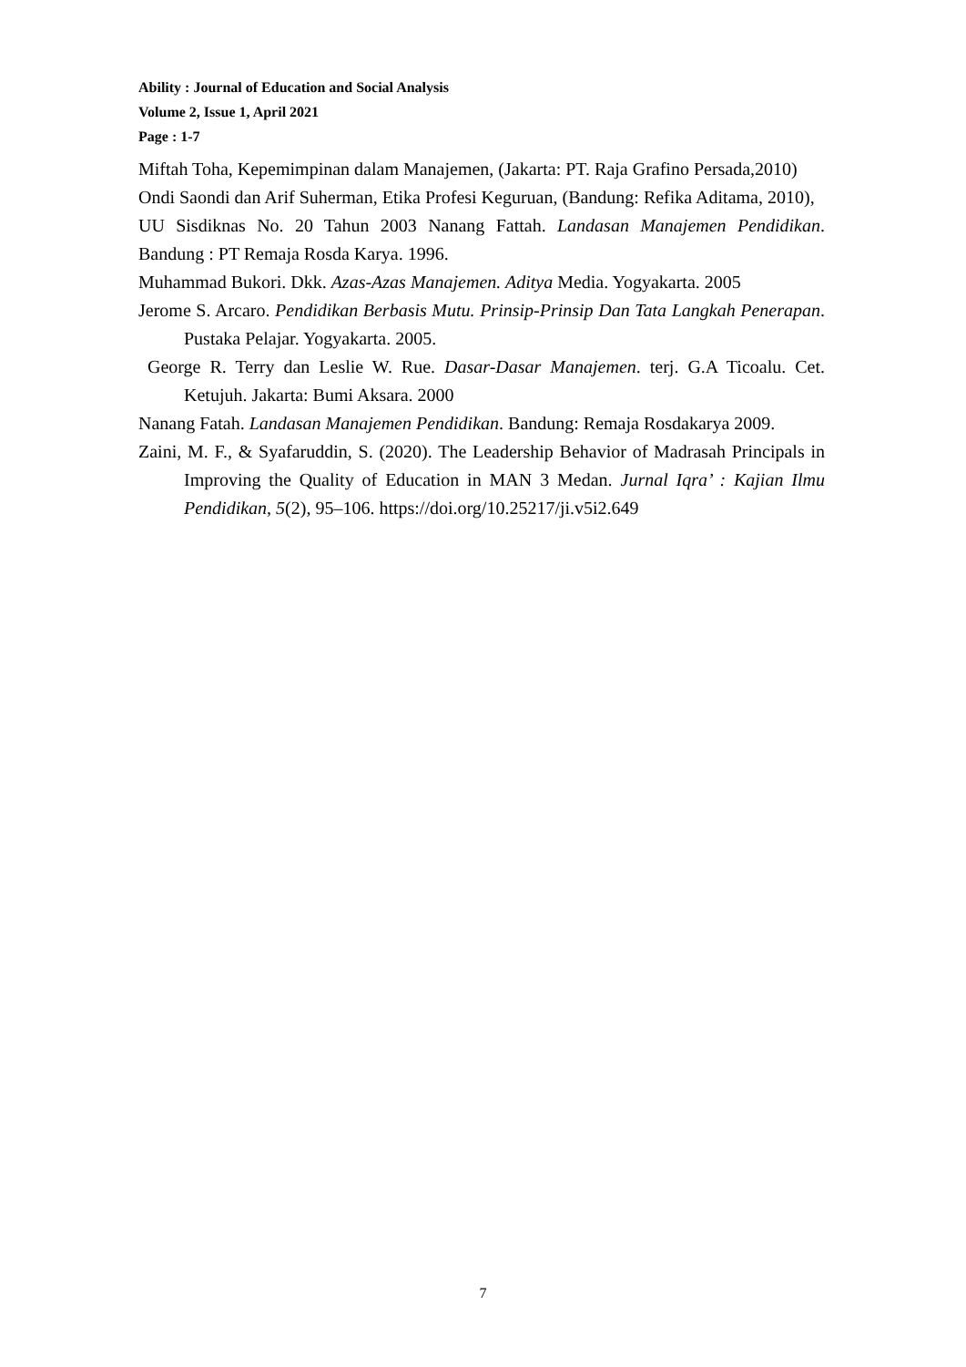Ability : Journal of Education and Social Analysis
Volume 2, Issue 1, April 2021
Page : 1-7
Miftah Toha, Kepemimpinan dalam Manajemen, (Jakarta: PT. Raja Grafino Persada,2010)
Ondi Saondi dan Arif Suherman, Etika Profesi Keguruan, (Bandung: Refika Aditama, 2010),
UU Sisdiknas No. 20 Tahun 2003 Nanang Fattah. Landasan Manajemen Pendidikan. Bandung : PT Remaja Rosda Karya. 1996.
Muhammad Bukori. Dkk. Azas-Azas Manajemen. Aditya Media. Yogyakarta. 2005
Jerome S. Arcaro. Pendidikan Berbasis Mutu. Prinsip-Prinsip Dan Tata Langkah Penerapan. Pustaka Pelajar. Yogyakarta. 2005.
George R. Terry dan Leslie W. Rue. Dasar-Dasar Manajemen. terj. G.A Ticoalu. Cet. Ketujuh. Jakarta: Bumi Aksara. 2000
Nanang Fatah. Landasan Manajemen Pendidikan. Bandung: Remaja Rosdakarya 2009.
Zaini, M. F., & Syafaruddin, S. (2020). The Leadership Behavior of Madrasah Principals in Improving the Quality of Education in MAN 3 Medan. Jurnal Iqra’ : Kajian Ilmu Pendidikan, 5(2), 95–106. https://doi.org/10.25217/ji.v5i2.649
7